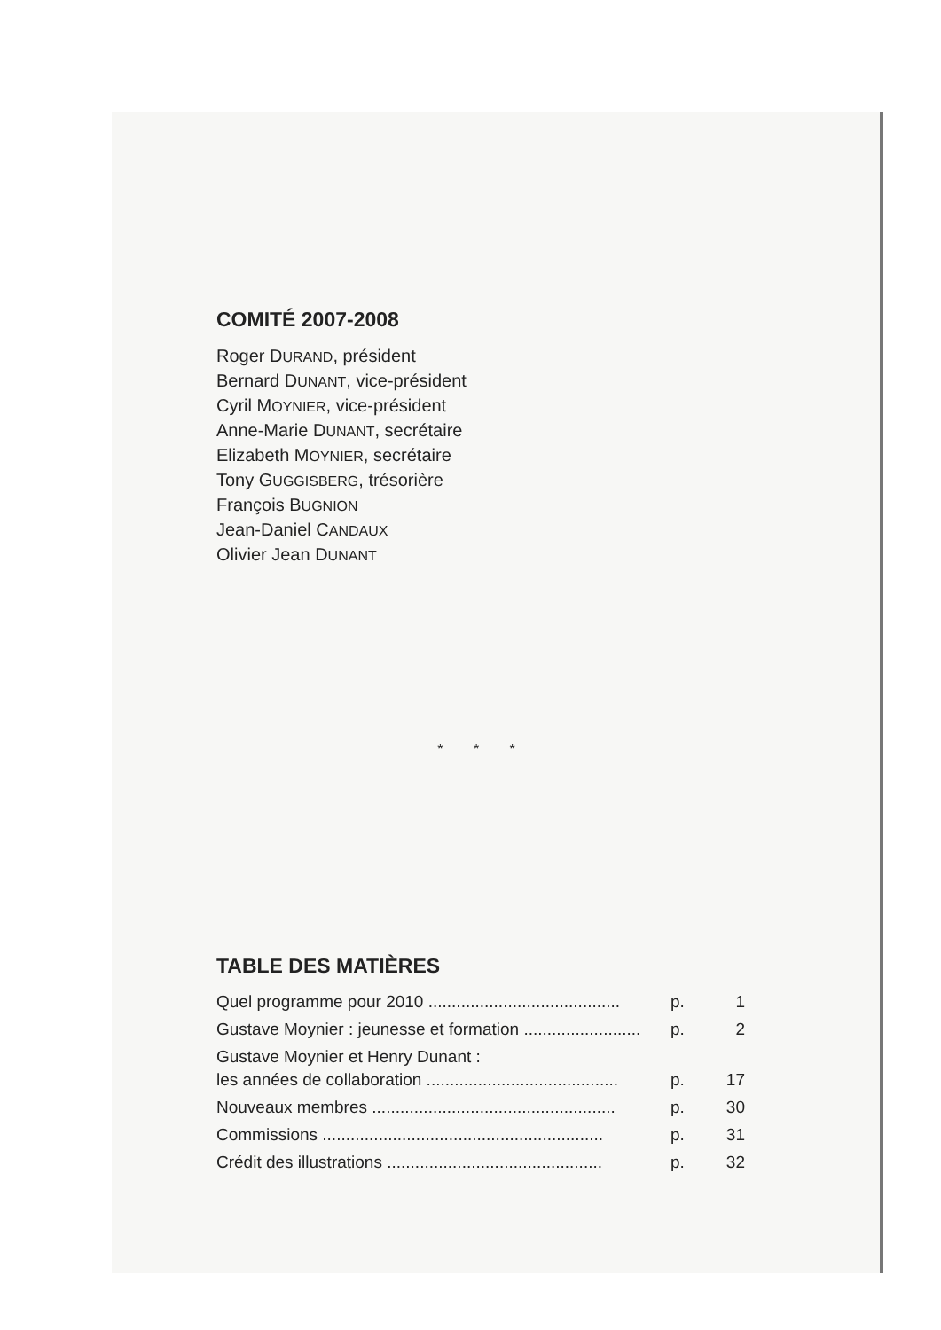COMITÉ 2007-2008
Roger DURAND, président
Bernard DUNANT, vice-président
Cyril MOYNIER, vice-président
Anne-Marie DUNANT, secrétaire
Elizabeth MOYNIER, secrétaire
Tony GUGGISBERG, trésorière
François BUGNION
Jean-Daniel CANDAUX
Olivier Jean DUNANT
* * *
TABLE DES MATIÈRES
Quel programme pour 2010 ......................................... p. 1
Gustave Moynier : jeunesse et formation ......................... p. 2
Gustave Moynier et Henry Dunant :
les années de collaboration .........................................
p.
17
Nouveaux membres .................................................... p. 30
Commissions ............................................................ p. 31
Crédit des illustrations .............................................. p. 32